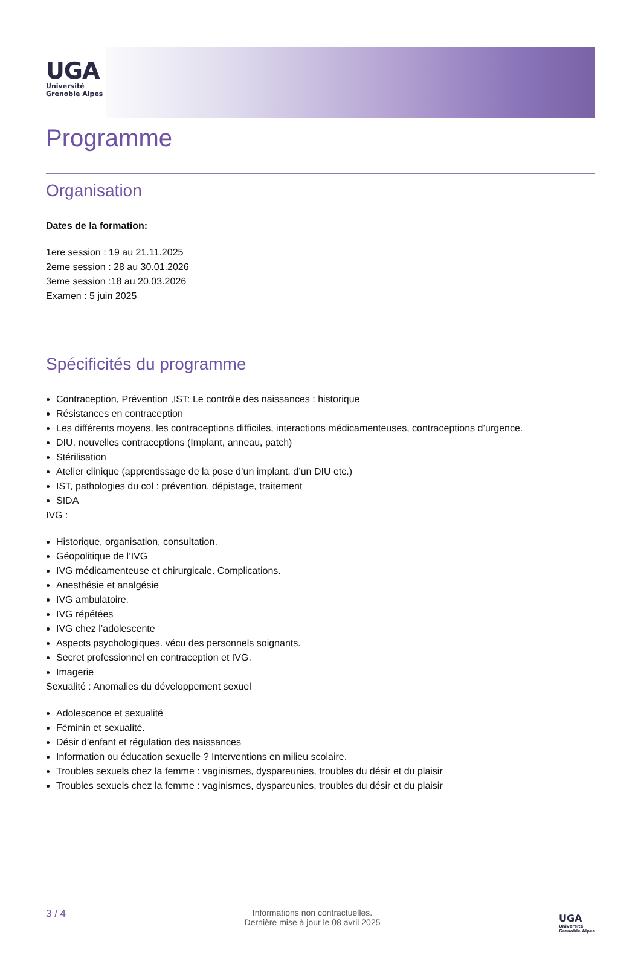UGA
Université
Grenoble Alpes
Programme
Organisation
Dates de la formation:
1ere session : 19 au 21.11.2025
2eme session : 28 au 30.01.2026
3eme session :18 au 20.03.2026
Examen : 5 juin 2025
Spécificités du programme
Contraception, Prévention ,IST: Le contrôle des naissances : historique
Résistances en contraception
Les différents moyens, les contraceptions difficiles, interactions médicamenteuses, contraceptions d’urgence.
DIU, nouvelles contraceptions (Implant, anneau, patch)
Stérilisation
Atelier clinique (apprentissage de la pose d’un implant, d’un DIU etc.)
IST, pathologies du col : prévention, dépistage, traitement
SIDA
IVG :
Historique, organisation, consultation.
Géopolitique de l’IVG
IVG médicamenteuse et chirurgicale. Complications.
Anesthésie et analgésie
IVG ambulatoire.
IVG répétées
IVG chez l’adolescente
Aspects psychologiques. vécu des personnels soignants.
Secret professionnel en contraception et IVG.
Imagerie
Sexualité : Anomalies du développement sexuel
Adolescence et sexualité
Féminin et sexualité.
Désir d’enfant et régulation des naissances
Information ou éducation sexuelle ? Interventions en milieu scolaire.
Troubles sexuels chez la femme : vaginismes, dyspareunies, troubles du désir et du plaisir
Troubles sexuels chez la femme : vaginismes, dyspareunies, troubles du désir et du plaisir
3 / 4 Informations non contractuelles.
Dernière mise à jour le 08 avril 2025 UGA
Université
Grenoble Alpes